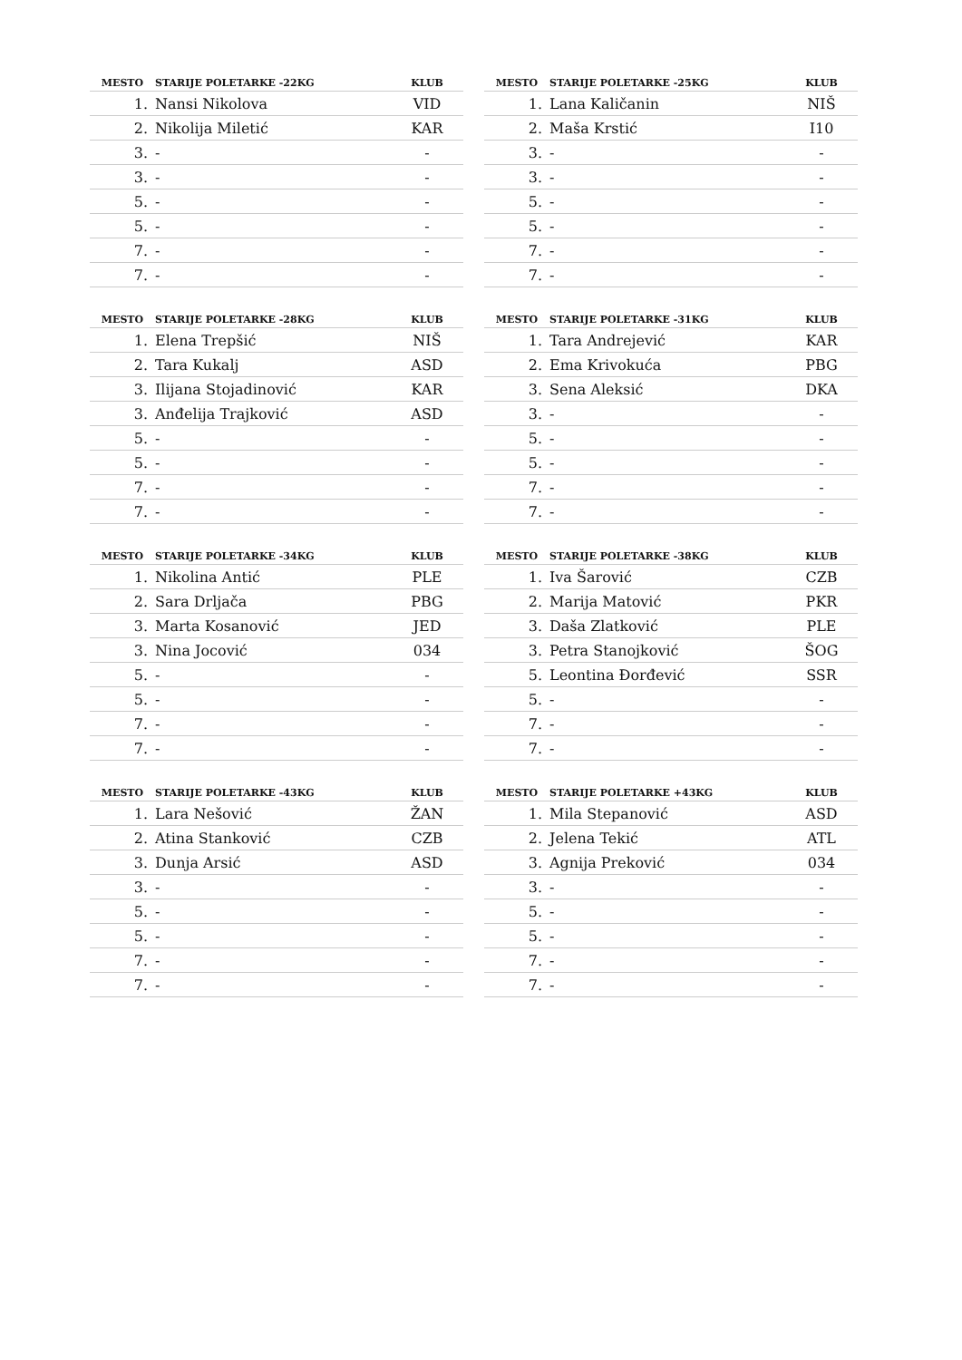| MESTO | STARIJE POLETARKE -22KG | KLUB |
| --- | --- | --- |
| 1. | Nansi Nikolova | VID |
| 2. | Nikolija Miletić | KAR |
| 3. | - | - |
| 3. | - | - |
| 5. | - | - |
| 5. | - | - |
| 7. | - | - |
| 7. | - | - |
| MESTO | STARIJE POLETARKE -25KG | KLUB |
| --- | --- | --- |
| 1. | Lana Kaličanin | NIŠ |
| 2. | Maša Krstić | I10 |
| 3. | - | - |
| 3. | - | - |
| 5. | - | - |
| 5. | - | - |
| 7. | - | - |
| 7. | - | - |
| MESTO | STARIJE POLETARKE -28KG | KLUB |
| --- | --- | --- |
| 1. | Elena Trepšić | NIŠ |
| 2. | Tara Kukalj | ASD |
| 3. | Ilijana Stojadinović | KAR |
| 3. | Anđelija Trajković | ASD |
| 5. | - | - |
| 5. | - | - |
| 7. | - | - |
| 7. | - | - |
| MESTO | STARIJE POLETARKE -31KG | KLUB |
| --- | --- | --- |
| 1. | Tara Andrejević | KAR |
| 2. | Ema Krivokuća | PBG |
| 3. | Sena Aleksić | DKA |
| 3. | - | - |
| 5. | - | - |
| 5. | - | - |
| 7. | - | - |
| 7. | - | - |
| MESTO | STARIJE POLETARKE -34KG | KLUB |
| --- | --- | --- |
| 1. | Nikolina Antić | PLE |
| 2. | Sara Drljača | PBG |
| 3. | Marta Kosanović | JED |
| 3. | Nina Jocović | 034 |
| 5. | - | - |
| 5. | - | - |
| 7. | - | - |
| 7. | - | - |
| MESTO | STARIJE POLETARKE -38KG | KLUB |
| --- | --- | --- |
| 1. | Iva Šarović | CZB |
| 2. | Marija Matović | PKR |
| 3. | Daša Zlatković | PLE |
| 3. | Petra Stanojković | ŠOG |
| 5. | Leontina Đorđević | SSR |
| 5. | - | - |
| 7. | - | - |
| 7. | - | - |
| MESTO | STARIJE POLETARKE -43KG | KLUB |
| --- | --- | --- |
| 1. | Lara Nešović | ŽAN |
| 2. | Atina Stanković | CZB |
| 3. | Dunja Arsić | ASD |
| 3. | - | - |
| 5. | - | - |
| 5. | - | - |
| 7. | - | - |
| 7. | - | - |
| MESTO | STARIJE POLETARKE +43KG | KLUB |
| --- | --- | --- |
| 1. | Mila Stepanović | ASD |
| 2. | Jelena Tekić | ATL |
| 3. | Agnija Preković | 034 |
| 3. | - | - |
| 5. | - | - |
| 5. | - | - |
| 7. | - | - |
| 7. | - | - |